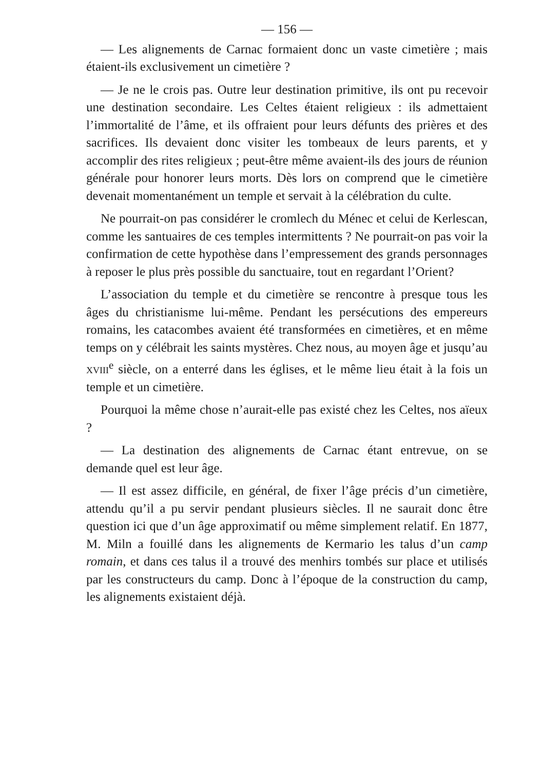— 156 —
— Les alignements de Carnac formaient donc un vaste cimetière ; mais étaient-ils exclusivement un cimetière ?
— Je ne le crois pas. Outre leur destination primitive, ils ont pu recevoir une destination secondaire. Les Celtes étaient religieux : ils admettaient l’immortalité de l’âme, et ils offraient pour leurs défunts des prières et des sacrifices. Ils devaient donc visiter les tombeaux de leurs parents, et y accomplir des rites religieux ; peut-être même avaient-ils des jours de réunion générale pour honorer leurs morts. Dès lors on comprend que le cimetière devenait momentanément un temple et servait à la célébration du culte.
Ne pourrait-on pas considérer le cromlech du Ménec et celui de Kerlescan, comme les santuaires de ces temples intermittents ? Ne pourrait-on pas voir la confirmation de cette hypothèse dans l’empressement des grands personnages à reposer le plus près possible du sanctuaire, tout en regardant l’Orient?
L’association du temple et du cimetière se rencontre à presque tous les âges du christianisme lui-même. Pendant les persécutions des empereurs romains, les catacombes avaient été transformées en cimetières, et en même temps on y célébrait les saints mystères. Chez nous, au moyen âge et jusqu’au xviii<sup>e</sup> siècle, on a enterré dans les églises, et le même lieu était à la fois un temple et un cimetière.
Pourquoi la même chose n’aurait-elle pas existé chez les Celtes, nos aïeux ?
— La destination des alignements de Carnac étant entrevue, on se demande quel est leur âge.
— Il est assez difficile, en général, de fixer l’âge précis d’un cimetière, attendu qu’il a pu servir pendant plusieurs siècles. Il ne saurait donc être question ici que d’un âge approximatif ou même simplement relatif. En 1877, M. Miln a fouillé dans les alignements de Kermario les talus d’un camp romain, et dans ces talus il a trouvé des menhirs tombés sur place et utilisés par les constructeurs du camp. Donc à l’époque de la construction du camp, les alignements existaient déjà.